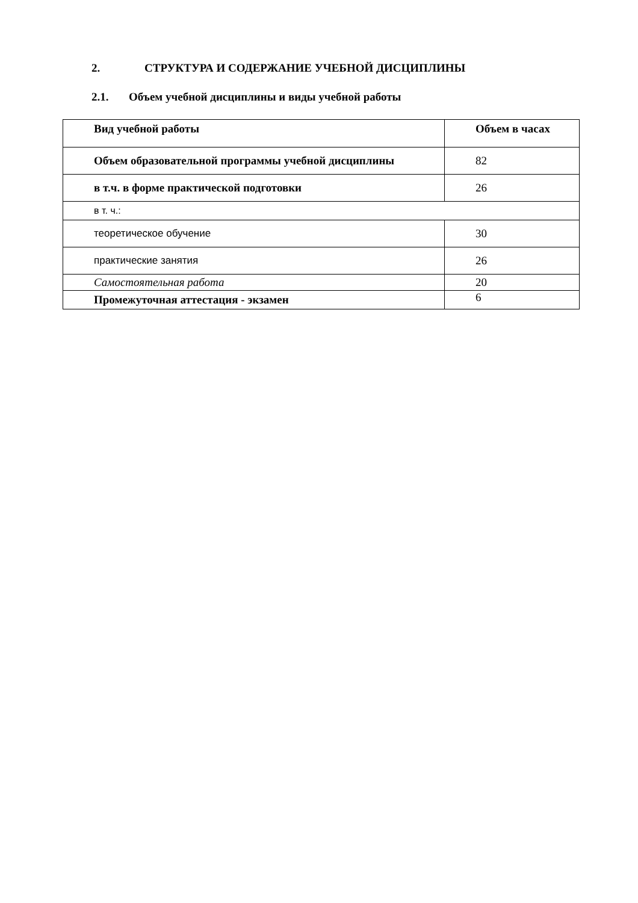2. СТРУКТУРА И СОДЕРЖАНИЕ УЧЕБНОЙ ДИСЦИПЛИНЫ
2.1. Объем учебной дисциплины и виды учебной работы
| Вид учебной работы | Объем в часах |
| --- | --- |
| Объем образовательной программы учебной дисциплины | 82 |
| в т.ч. в форме практической подготовки | 26 |
| в т. ч.: | |
| теоретическое обучение | 30 |
| практические занятия | 26 |
| Самостоятельная работа | 20 |
| Промежуточная аттестация - экзамен | 6 |